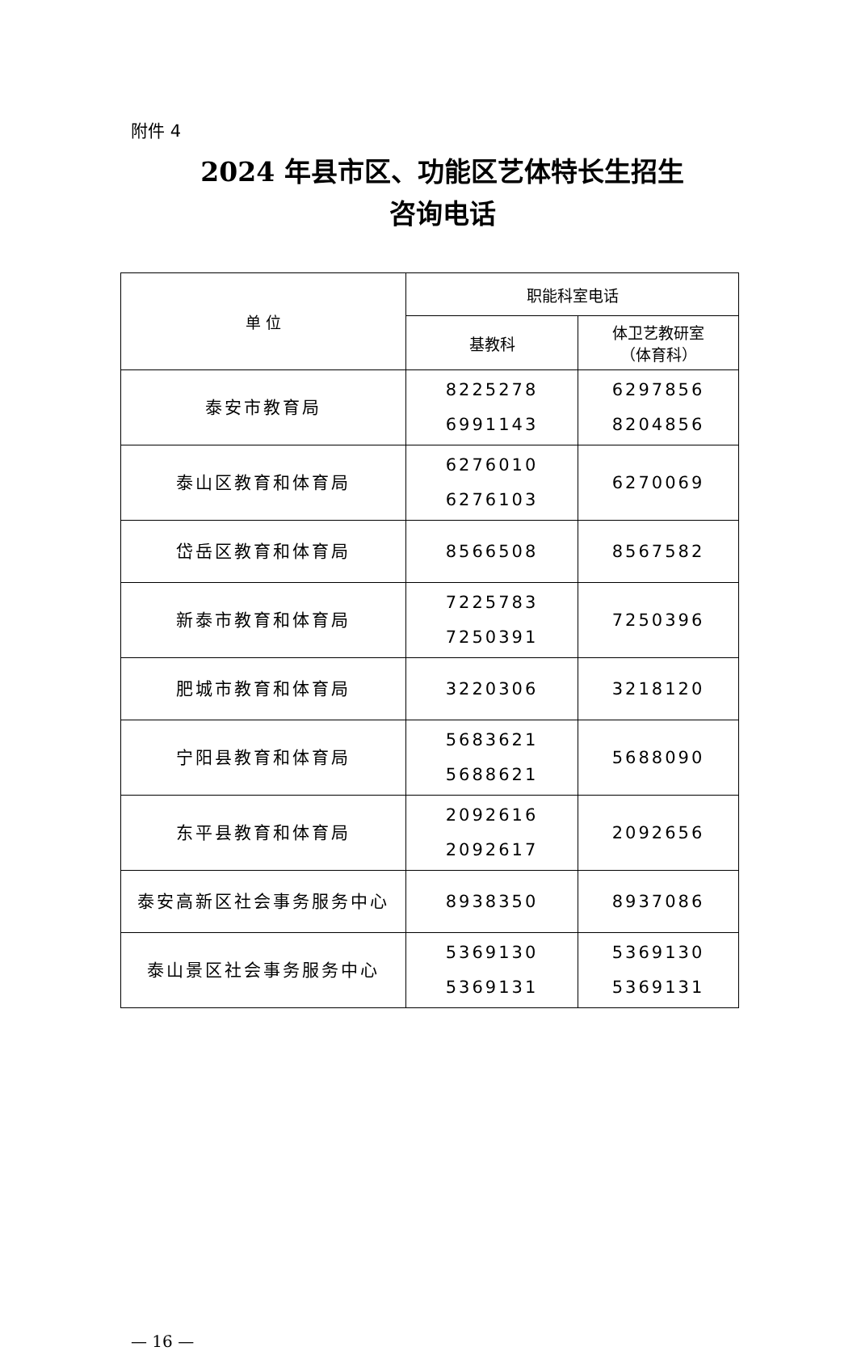附件 4
2024 年县市区、功能区艺体特长生招生
咨询电话
| 单 位 | 职能科室电话 | |
| --- | --- | --- |
| | 基教科 | 体卫艺教研室 （体育科） |
| 泰安市教育局 | 8225278 6991143 | 6297856 8204856 |
| 泰山区教育和体育局 | 6276010 6276103 | 6270069 |
| 岱岳区教育和体育局 | 8566508 | 8567582 |
| 新泰市教育和体育局 | 7225783 7250391 | 7250396 |
| 肥城市教育和体育局 | 3220306 | 3218120 |
| 宁阳县教育和体育局 | 5683621 5688621 | 5688090 |
| 东平县教育和体育局 | 2092616 2092617 | 2092656 |
| 泰安高新区社会事务服务中心 | 8938350 | 8937086 |
| 泰山景区社会事务服务中心 | 5369130 5369131 | 5369130 5369131 |
— 16 —